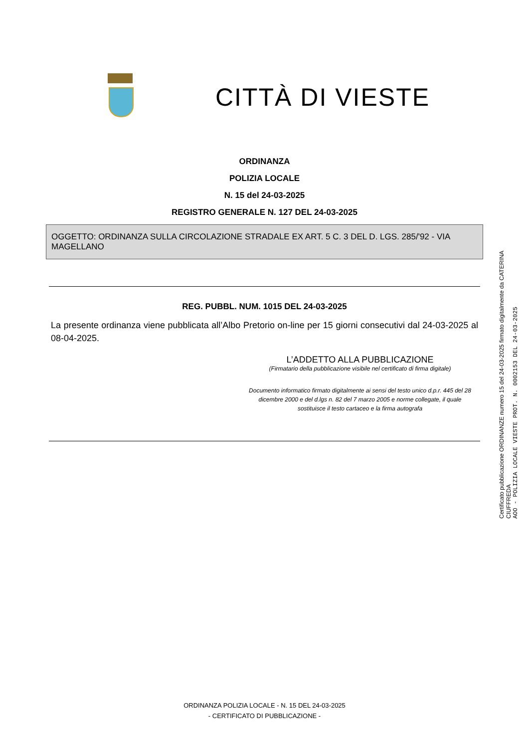CITTÀ DI VIESTE
ORDINANZA
POLIZIA LOCALE
N. 15 del 24-03-2025
REGISTRO GENERALE N. 127 DEL 24-03-2025
OGGETTO: ORDINANZA SULLA CIRCOLAZIONE STRADALE EX ART. 5 C. 3 DEL D. LGS. 285/'92 - VIA MAGELLANO
REG. PUBBL. NUM. 1015 DEL 24-03-2025
La presente ordinanza viene pubblicata all’Albo Pretorio on-line per 15 giorni consecutivi dal 24-03-2025 al 08-04-2025.
L’ADDETTO ALLA PUBBLICAZIONE
(Firmatario della pubblicazione visibile nel certificato di firma digitale)
Documento informatico firmato digitalmente ai sensi del testo unico d.p.r. 445 del 28 dicembre 2000 e del d.lgs n. 82 del 7 marzo 2005 e norme collegate, il quale sostituisce il testo cartaceo e la firma autografa
Certificato pubblicazione ORDINANZE numero 15 del 24-03-2025 firmato digitalmente da CATERINA CIUFFREDA
AOO - POLIZIA LOCALE VIESTE PROT. N. 0002153 DEL 24-03-2025
ORDINANZA POLIZIA LOCALE - N. 15 DEL 24-03-2025
- CERTIFICATO DI PUBBLICAZIONE -